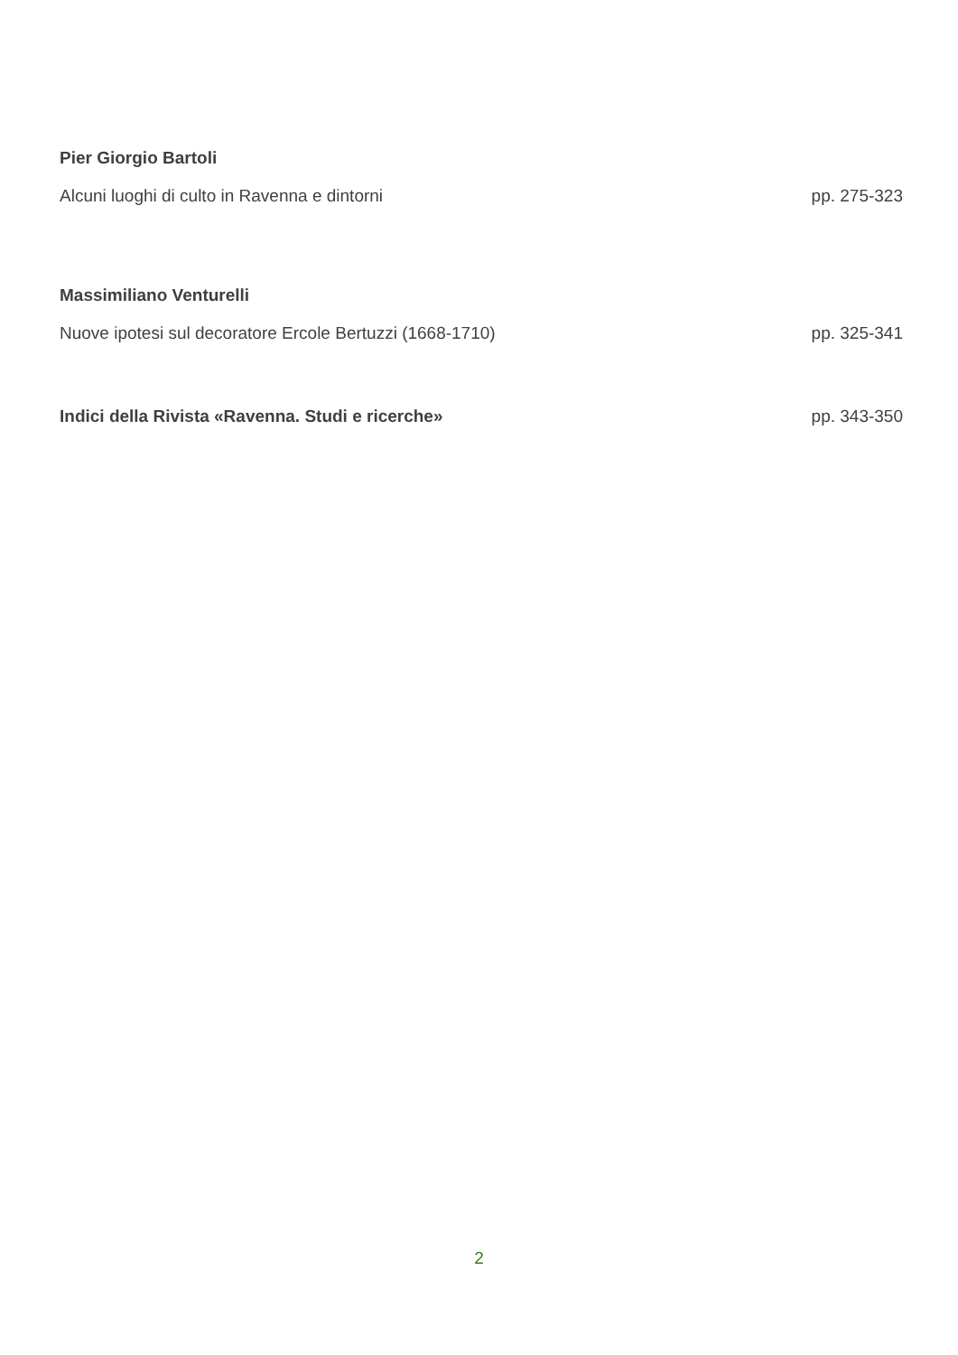Pier Giorgio Bartoli
Alcuni luoghi di culto in Ravenna e dintorni pp. 275-323
Massimiliano Venturelli
Nuove ipotesi sul decoratore Ercole Bertuzzi (1668-1710) pp. 325-341
Indici della Rivista «Ravenna. Studi e ricerche» pp. 343-350
2